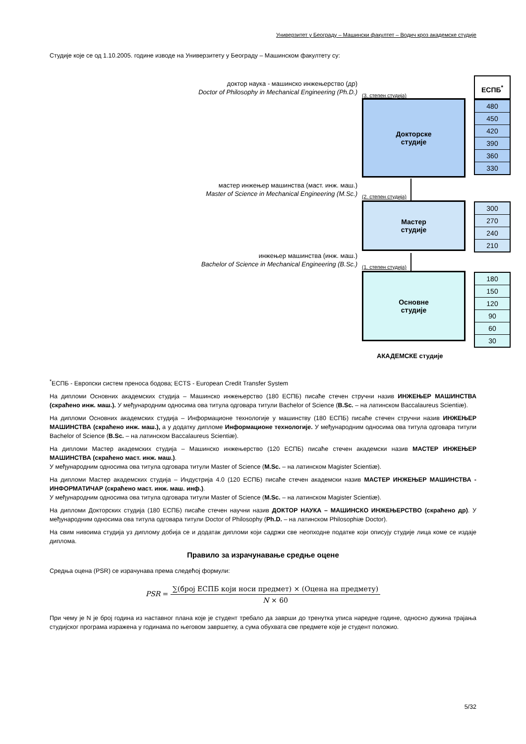Универзитет у Београду – Машински факултет – Водич кроз академске студије
Студије које се од 1.10.2005. године изводе на Универзитету у Београду – Машинском факултету су:
доктор наука - машинско инжењерство (др)
Doctor of Philosophy in Mechanical Engineering (Ph.D.)
(3. степен студија)
ЕСПБ<sup>*</sup>
Докторске
студије
480
450
420
390
360
330
мастер инжењер машинства (маст. инж. маш.)
Master of Science in Mechanical Engineering (M.Sc.)
(2. степен студија)
Мастер
студије
300
270
240
210
инжењер машинства (инж. маш.)
Bachelor of Science in Mechanical Engineering (B.Sc.)
(1. степен студија)
Основне
студије
180
150
120
90
60
30
АКАДЕМСКЕ студије
<sup>*</sup> ЕСПБ - Европски систем преноса бодова; ECTS - European Credit Transfer System
На дипломи Основних академских студија – Машинско инжењерство (180 ЕСПБ) писаће стечен стручни назив ИНЖЕЊЕР МАШИНСТВА (скраћено инж. маш.). У међународним односима ова титула одговара титули Bachelor of Science (B.Sc. – на латинском Baccalaureus Scientiæ).
На дипломи Основних академских студија – Информационе технологије у машинству (180 ЕСПБ) писаће стечен стручни назив ИНЖЕЊЕР МАШИНСТВА (скраћено инж. маш.), а у додатку дипломе Информационе технологије. У међународним односима ова титула одговара титули Bachelor of Science (B.Sc. – на латинском Baccalaureus Scientiæ).
На дипломи Мастер академских студија – Машинско инжењерство (120 ЕСПБ) писаће стечен академски назив МАСТЕР ИНЖЕЊЕР МАШИНСТВА (скраћено маст. инж. маш.).
У међународним односима ова титула одговара титули Master of Science (M.Sc. – на латинском Magister Scientiæ).
На дипломи Мастер академских студија – Индустрија 4.0 (120 ЕСПБ) писаће стечен академски назив МАСТЕР ИНЖЕЊЕР МАШИНСТВА - ИНФОРМАТИЧАР (скраћено маст. инж. маш. инф.).
У међународним односима ова титула одговара титули Master of Science (M.Sc. – на латинском Magister Scientiæ).
На дипломи Докторских студија (180 ЕСПБ) писаће стечен научни назив ДОКТОР НАУКА – МАШИНСКО ИНЖЕЊЕРСТВО (скраћено др). У међународним односима ова титула одговара титули Doctor of Philosophy (Ph.D. – на латинском Philosophiæ Doctor).
На свим нивоима студија уз диплому добија се и додатак дипломи који садржи све неопходне податке који описују студије лица коме се издаје диплома.
Правило за израчунавање средње оцене
Средња оцена (PSR) се израчунава према следећој формули:
PSR = ∑(број ЕСПБ који носи предмет) × (Оцена на предмету) N × 60
При чему је N је број година из наставног плана које је студент требало да заврши до тренутка уписа наредне године, односно дужина трајања студијског програма изражена у годинама по његовом завршетку, а сума обухвата све предмете које је студент положио.
5/32